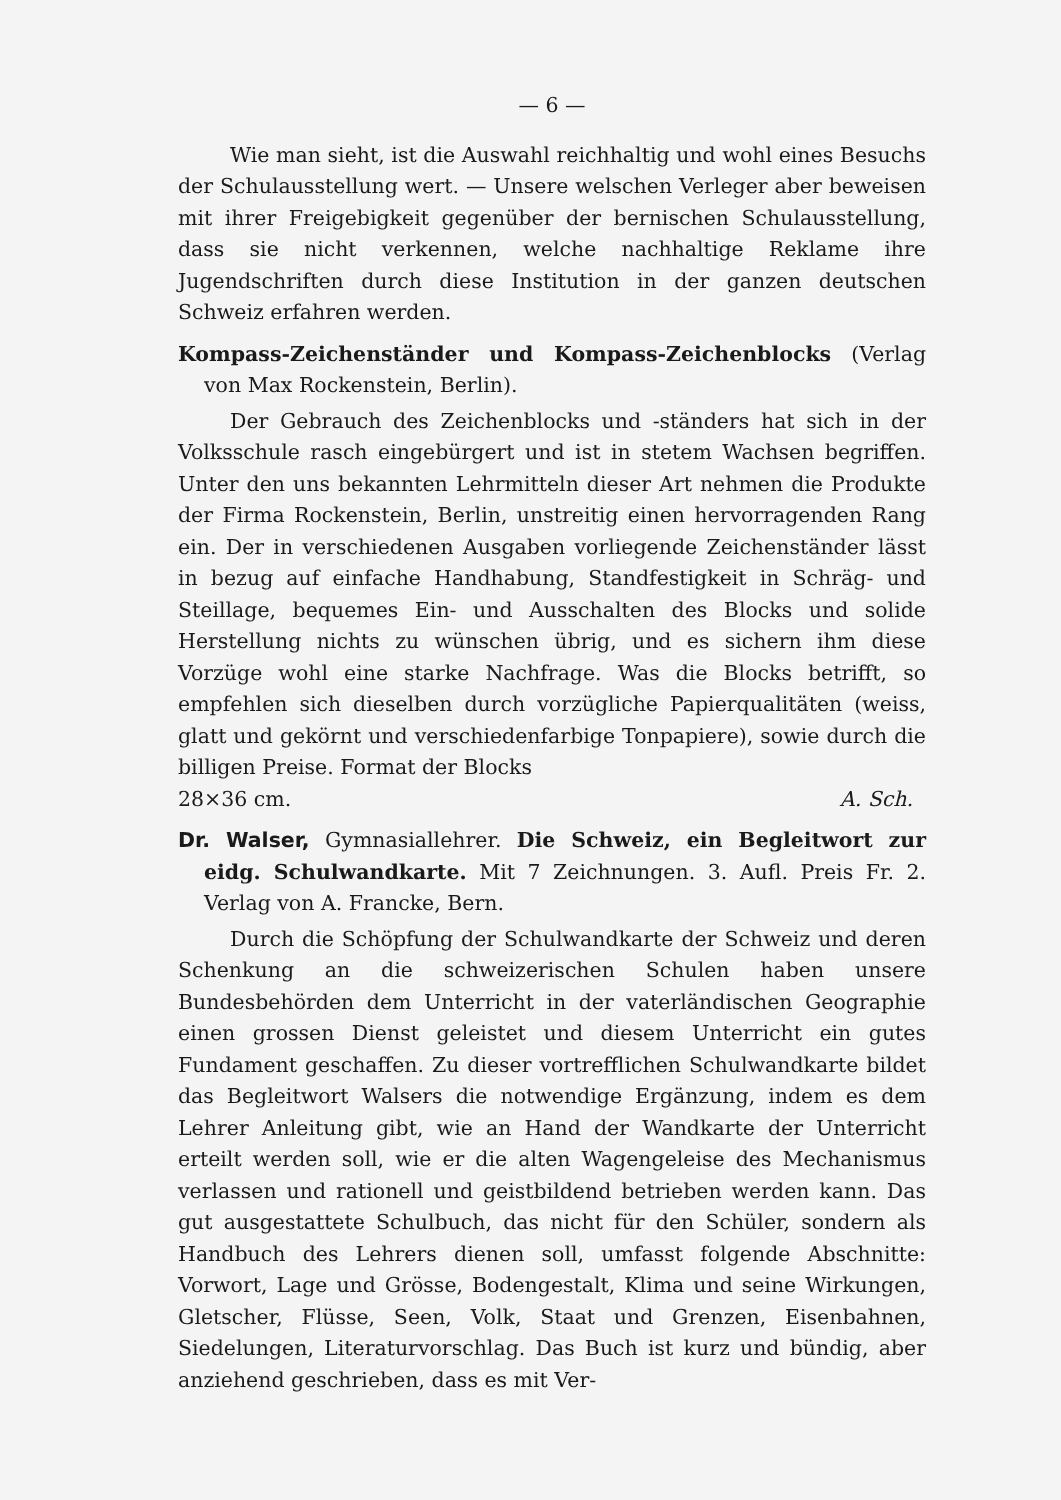— 6 —
Wie man sieht, ist die Auswahl reichhaltig und wohl eines Besuchs der Schulausstellung wert. — Unsere welschen Verleger aber beweisen mit ihrer Freigebigkeit gegenüber der bernischen Schulausstellung, dass sie nicht verkennen, welche nachhaltige Reklame ihre Jugendschriften durch diese Institution in der ganzen deutschen Schweiz erfahren werden.
Kompass-Zeichenständer und Kompass-Zeichenblocks (Verlag von Max Rockenstein, Berlin).
Der Gebrauch des Zeichenblocks und -ständers hat sich in der Volksschule rasch eingebürgert und ist in stetem Wachsen begriffen. Unter den uns bekannten Lehrmitteln dieser Art nehmen die Produkte der Firma Rockenstein, Berlin, unstreitig einen hervorragenden Rang ein. Der in verschiedenen Ausgaben vorliegende Zeichenständer lässt in bezug auf einfache Handhabung, Standfestigkeit in Schräg- und Steillage, bequemes Ein- und Ausschalten des Blocks und solide Herstellung nichts zu wünschen übrig, und es sichern ihm diese Vorzüge wohl eine starke Nachfrage. Was die Blocks betrifft, so empfehlen sich dieselben durch vorzügliche Papierqualitäten (weiss, glatt und gekörnt und verschiedenfarbige Tonpapiere), sowie durch die billigen Preise. Format der Blocks
28×36 cm. A. Sch.
Dr. Walser, Gymnasiallehrer. Die Schweiz, ein Begleitwort zur eidg. Schulwandkarte. Mit 7 Zeichnungen. 3. Aufl. Preis Fr. 2. Verlag von A. Francke, Bern.
Durch die Schöpfung der Schulwandkarte der Schweiz und deren Schenkung an die schweizerischen Schulen haben unsere Bundesbehörden dem Unterricht in der vaterländischen Geographie einen grossen Dienst geleistet und diesem Unterricht ein gutes Fundament geschaffen. Zu dieser vortrefflichen Schulwandkarte bildet das Begleitwort Walsers die notwendige Ergänzung, indem es dem Lehrer Anleitung gibt, wie an Hand der Wandkarte der Unterricht erteilt werden soll, wie er die alten Wagengeleise des Mechanismus verlassen und rationell und geistbildend betrieben werden kann. Das gut ausgestattete Schulbuch, das nicht für den Schüler, sondern als Handbuch des Lehrers dienen soll, umfasst folgende Abschnitte: Vorwort, Lage und Grösse, Bodengestalt, Klima und seine Wirkungen, Gletscher, Flüsse, Seen, Volk, Staat und Grenzen, Eisenbahnen, Siedelungen, Literaturvorschlag. Das Buch ist kurz und bündig, aber anziehend geschrieben, dass es mit Ver-